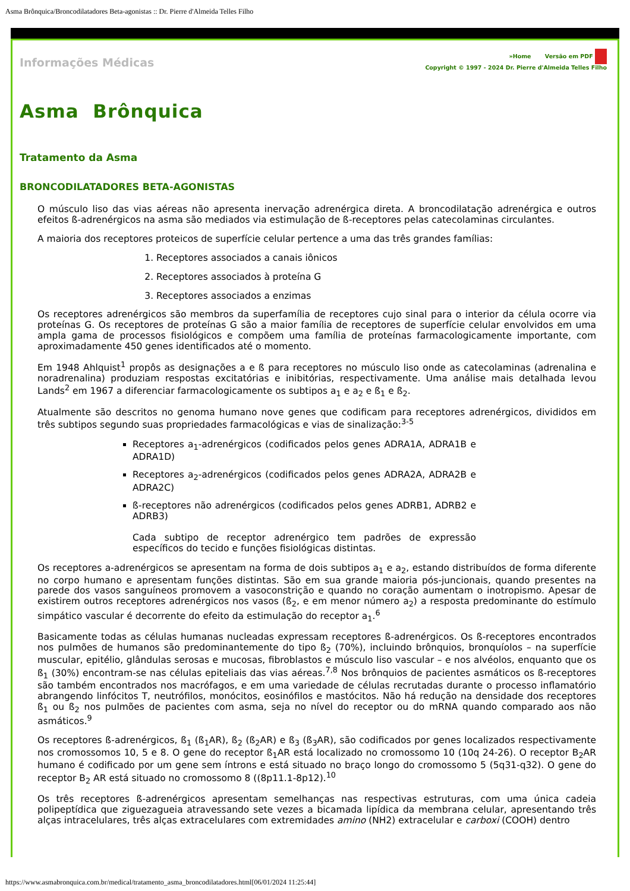Asma Brônquica/Broncodilatadores Beta-agonistas :: Dr. Pierre d'Almeida Telles Filho
Informações Médicas
»Home Versão em PDF
Copyright © 1997 - 2024 Dr. Pierre d'Almeida Telles Filho
Asma Brônquica
Tratamento da Asma
BRONCODILATADORES BETA-AGONISTAS
O músculo liso das vias aéreas não apresenta inervação adrenérgica direta. A broncodilatação adrenérgica e outros efeitos ß-adrenérgicos na asma são mediados via estimulação de ß-receptores pelas catecolaminas circulantes.
A maioria dos receptores proteicos de superfície celular pertence a uma das três grandes famílias:
1. Receptores associados a canais iônicos
2. Receptores associados à proteína G
3. Receptores associados a enzimas
Os receptores adrenérgicos são membros da superfamília de receptores cujo sinal para o interior da célula ocorre via proteínas G. Os receptores de proteínas G são a maior família de receptores de superfície celular envolvidos em uma ampla gama de processos fisiológicos e compõem uma família de proteínas farmacologicamente importante, com aproximadamente 450 genes identificados até o momento.
Em 1948 Ahlquist<sup>1</sup> propôs as designações a e ß para receptores no músculo liso onde as catecolaminas (adrenalina e noradrenalina) produziam respostas excitatórias e inibitórias, respectivamente. Uma análise mais detalhada levou Lands<sup>2</sup> em 1967 a diferenciar farmacologicamente os subtipos a<sub>1</sub> e a<sub>2</sub> e ß<sub>1</sub> e ß<sub>2</sub>.
Atualmente são descritos no genoma humano nove genes que codificam para receptores adrenérgicos, divididos em três subtipos segundo suas propriedades farmacológicas e vias de sinalização:<sup>3-5</sup>
Receptores a<sub>1</sub>-adrenérgicos (codificados pelos genes ADRA1A, ADRA1B e ADRA1D)
Receptores a<sub>2</sub>-adrenérgicos (codificados pelos genes ADRA2A, ADRA2B e ADRA2C)
ß-receptores não adrenérgicos (codificados pelos genes ADRB1, ADRB2 e ADRB3)
Cada subtipo de receptor adrenérgico tem padrões de expressão específicos do tecido e funções fisiológicas distintas.
Os receptores a-adrenérgicos se apresentam na forma de dois subtipos a<sub>1</sub> e a<sub>2</sub>, estando distribuídos de forma diferente no corpo humano e apresentam funções distintas. São em sua grande maioria pós-juncionais, quando presentes na parede dos vasos sanguíneos promovem a vasoconstrição e quando no coração aumentam o inotropismo. Apesar de existirem outros receptores adrenérgicos nos vasos (ß<sub>2</sub>, e em menor número a<sub>2</sub>) a resposta predominante do estímulo simpático vascular é decorrente do efeito da estimulação do receptor a<sub>1</sub>.<sup>6</sup>
Basicamente todas as células humanas nucleadas expressam receptores ß-adrenérgicos. Os ß-receptores encontrados nos pulmões de humanos são predominantemente do tipo ß<sub>2</sub> (70%), incluindo brônquios, bronquíolos – na superfície muscular, epitélio, glândulas serosas e mucosas, fibroblastos e músculo liso vascular – e nos alvéolos, enquanto que os ß<sub>1</sub> (30%) encontram-se nas células epiteliais das vias aéreas.<sup>7,8</sup> Nos brônquios de pacientes asmáticos os ß-receptores são também encontrados nos macrófagos, e em uma variedade de células recrutadas durante o processo inflamatório abrangendo linfócitos T, neutrófilos, monócitos, eosinófilos e mastócitos. Não há redução na densidade dos receptores ß<sub>1</sub> ou ß<sub>2</sub> nos pulmões de pacientes com asma, seja no nível do receptor ou do mRNA quando comparado aos não asmáticos.<sup>9</sup>
Os receptores ß-adrenérgicos, ß<sub>1</sub> (ß<sub>1</sub>AR), ß<sub>2</sub> (ß<sub>2</sub>AR) e ß<sub>3</sub> (ß<sub>3</sub>AR), são codificados por genes localizados respectivamente nos cromossomos 10, 5 e 8. O gene do receptor ß<sub>1</sub>AR está localizado no cromossomo 10 (10q 24-26). O receptor B<sub>2</sub>AR humano é codificado por um gene sem íntrons e está situado no braço longo do cromossomo 5 (5q31-q32). O gene do receptor B<sub>2</sub> AR está situado no cromossomo 8 ((8p11.1-8p12).<sup>10</sup>
Os três receptores ß-adrenérgicos apresentam semelhanças nas respectivas estruturas, com uma única cadeia polipeptídica que ziguezagueia atravessando sete vezes a bicamada lipídica da membrana celular, apresentando três alças intracelulares, três alças extracelulares com extremidades amino (NH2) extracelular e carboxi (COOH) dentro
https://www.asmabronquica.com.br/medical/tratamento_asma_broncodilatadores.html[06/01/2024 11:25:44]